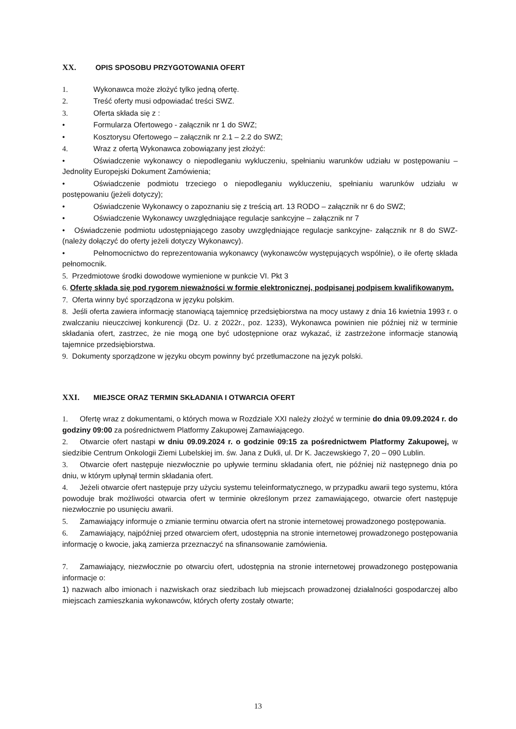XX. OPIS SPOSOBU PRZYGOTOWANIA OFERT
1. Wykonawca może złożyć tylko jedną ofertę.
2. Treść oferty musi odpowiadać treści SWZ.
3. Oferta składa się z :
• Formularza Ofertowego - załącznik nr 1 do SWZ;
• Kosztorysu Ofertowego – załącznik nr 2.1 – 2.2 do SWZ;
4. Wraz z ofertą Wykonawca zobowiązany jest złożyć:
• Oświadczenie wykonawcy o niepodleganiu wykluczeniu, spełnianiu warunków udziału w postępowaniu – Jednolity Europejski Dokument Zamówienia;
• Oświadczenie podmiotu trzeciego o niepodleganiu wykluczeniu, spełnianiu warunków udziału w postępowaniu (jeżeli dotyczy);
• Oświadczenie Wykonawcy o zapoznaniu się z treścią art. 13 RODO – załącznik nr 6 do SWZ;
• Oświadczenie Wykonawcy uwzględniające regulacje sankcyjne – załącznik nr 7
• Oświadczenie podmiotu udostępniającego zasoby uwzględniające regulacje sankcyjne- załącznik nr 8 do SWZ- (należy dołączyć do oferty jeżeli dotyczy Wykonawcy).
• Pełnomocnictwo do reprezentowania wykonawcy (wykonawców występujących wspólnie), o ile ofertę składa pełnomocnik.
5. Przedmiotowe środki dowodowe wymienione w punkcie VI. Pkt 3
6. Ofertę składa się pod rygorem nieważności w formie elektronicznej, podpisanej podpisem kwalifikowanym.
7. Oferta winny być sporządzona w języku polskim.
8. Jeśli oferta zawiera informację stanowiącą tajemnicę przedsiębiorstwa na mocy ustawy z dnia 16 kwietnia 1993 r. o zwalczaniu nieuczciwej konkurencji (Dz. U. z 2022r., poz. 1233), Wykonawca powinien nie później niż w terminie składania ofert, zastrzec, że nie mogą one być udostępnione oraz wykazać, iż zastrzeżone informacje stanowią tajemnice przedsiębiorstwa.
9. Dokumenty sporządzone w języku obcym powinny być przetłumaczone na język polski.
XXI. MIEJSCE ORAZ TERMIN SKŁADANIA I OTWARCIA OFERT
1. Ofertę wraz z dokumentami, o których mowa w Rozdziale XXI należy złożyć w terminie do dnia 09.09.2024 r. do godziny 09:00 za pośrednictwem Platformy Zakupowej Zamawiającego.
2. Otwarcie ofert nastąpi w dniu 09.09.2024 r. o godzinie 09:15 za pośrednictwem Platformy Zakupowej, w siedzibie Centrum Onkologii Ziemi Lubelskiej im. św. Jana z Dukli, ul. Dr K. Jaczewskiego 7, 20 – 090 Lublin.
3. Otwarcie ofert następuje niezwłocznie po upływie terminu składania ofert, nie później niż następnego dnia po dniu, w którym upłynął termin składania ofert.
4. Jeżeli otwarcie ofert następuje przy użyciu systemu teleinformatycznego, w przypadku awarii tego systemu, która powoduje brak możliwości otwarcia ofert w terminie określonym przez zamawiającego, otwarcie ofert następuje niezwłocznie po usunięciu awarii.
5. Zamawiający informuje o zmianie terminu otwarcia ofert na stronie internetowej prowadzonego postępowania.
6. Zamawiający, najpóźniej przed otwarciem ofert, udostępnia na stronie internetowej prowadzonego postępowania informację o kwocie, jaką zamierza przeznaczyć na sfinansowanie zamówienia.
7. Zamawiający, niezwłocznie po otwarciu ofert, udostępnia na stronie internetowej prowadzonego postępowania informacje o:
1) nazwach albo imionach i nazwiskach oraz siedzibach lub miejscach prowadzonej działalności gospodarczej albo miejscach zamieszkania wykonawców, których oferty zostały otwarte;
13